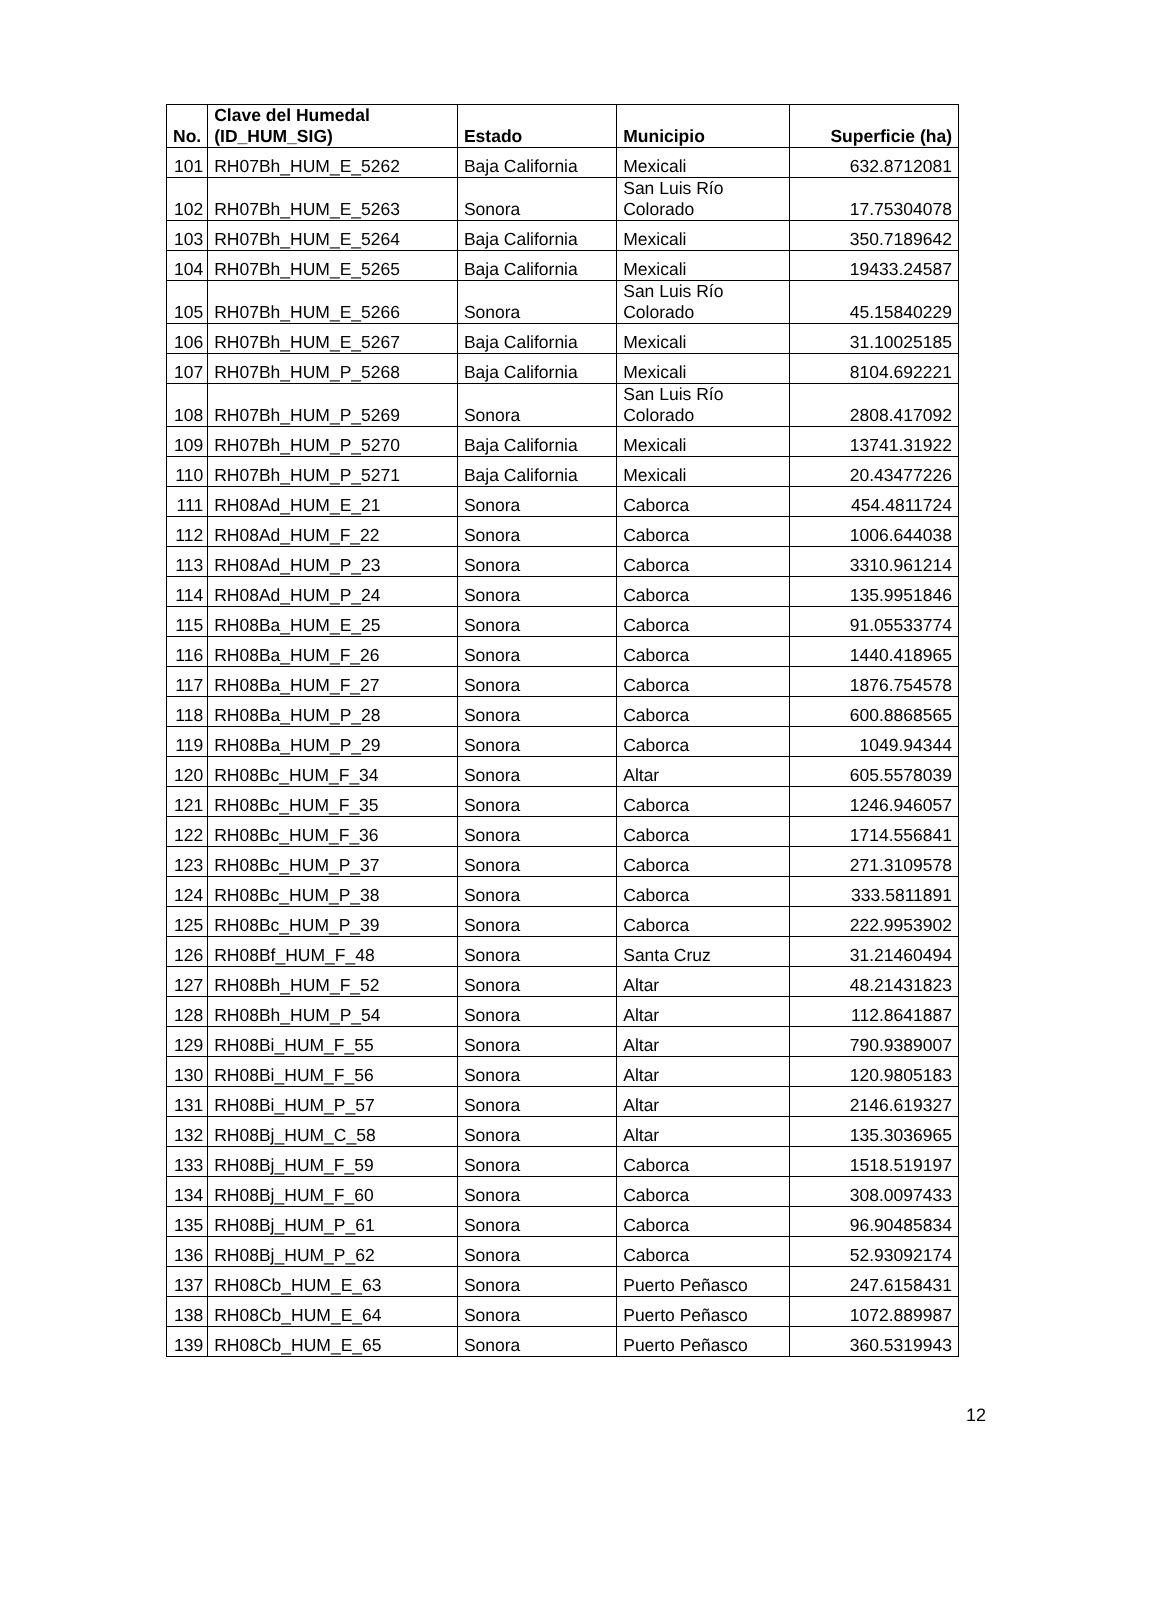| No. | Clave del Humedal (ID_HUM_SIG) | Estado | Municipio | Superficie (ha) |
| --- | --- | --- | --- | --- |
| 101 | RH07Bh_HUM_E_5262 | Baja California | Mexicali | 632.8712081 |
| 102 | RH07Bh_HUM_E_5263 | Sonora | San Luis Río Colorado | 17.75304078 |
| 103 | RH07Bh_HUM_E_5264 | Baja California | Mexicali | 350.7189642 |
| 104 | RH07Bh_HUM_E_5265 | Baja California | Mexicali | 19433.24587 |
| 105 | RH07Bh_HUM_E_5266 | Sonora | San Luis Río Colorado | 45.15840229 |
| 106 | RH07Bh_HUM_E_5267 | Baja California | Mexicali | 31.10025185 |
| 107 | RH07Bh_HUM_P_5268 | Baja California | Mexicali | 8104.692221 |
| 108 | RH07Bh_HUM_P_5269 | Sonora | San Luis Río Colorado | 2808.417092 |
| 109 | RH07Bh_HUM_P_5270 | Baja California | Mexicali | 13741.31922 |
| 110 | RH07Bh_HUM_P_5271 | Baja California | Mexicali | 20.43477226 |
| 111 | RH08Ad_HUM_E_21 | Sonora | Caborca | 454.4811724 |
| 112 | RH08Ad_HUM_F_22 | Sonora | Caborca | 1006.644038 |
| 113 | RH08Ad_HUM_P_23 | Sonora | Caborca | 3310.961214 |
| 114 | RH08Ad_HUM_P_24 | Sonora | Caborca | 135.9951846 |
| 115 | RH08Ba_HUM_E_25 | Sonora | Caborca | 91.05533774 |
| 116 | RH08Ba_HUM_F_26 | Sonora | Caborca | 1440.418965 |
| 117 | RH08Ba_HUM_F_27 | Sonora | Caborca | 1876.754578 |
| 118 | RH08Ba_HUM_P_28 | Sonora | Caborca | 600.8868565 |
| 119 | RH08Ba_HUM_P_29 | Sonora | Caborca | 1049.94344 |
| 120 | RH08Bc_HUM_F_34 | Sonora | Altar | 605.5578039 |
| 121 | RH08Bc_HUM_F_35 | Sonora | Caborca | 1246.946057 |
| 122 | RH08Bc_HUM_F_36 | Sonora | Caborca | 1714.556841 |
| 123 | RH08Bc_HUM_P_37 | Sonora | Caborca | 271.3109578 |
| 124 | RH08Bc_HUM_P_38 | Sonora | Caborca | 333.5811891 |
| 125 | RH08Bc_HUM_P_39 | Sonora | Caborca | 222.9953902 |
| 126 | RH08Bf_HUM_F_48 | Sonora | Santa Cruz | 31.21460494 |
| 127 | RH08Bh_HUM_F_52 | Sonora | Altar | 48.21431823 |
| 128 | RH08Bh_HUM_P_54 | Sonora | Altar | 112.8641887 |
| 129 | RH08Bi_HUM_F_55 | Sonora | Altar | 790.9389007 |
| 130 | RH08Bi_HUM_F_56 | Sonora | Altar | 120.9805183 |
| 131 | RH08Bi_HUM_P_57 | Sonora | Altar | 2146.619327 |
| 132 | RH08Bj_HUM_C_58 | Sonora | Altar | 135.3036965 |
| 133 | RH08Bj_HUM_F_59 | Sonora | Caborca | 1518.519197 |
| 134 | RH08Bj_HUM_F_60 | Sonora | Caborca | 308.0097433 |
| 135 | RH08Bj_HUM_P_61 | Sonora | Caborca | 96.90485834 |
| 136 | RH08Bj_HUM_P_62 | Sonora | Caborca | 52.93092174 |
| 137 | RH08Cb_HUM_E_63 | Sonora | Puerto Peñasco | 247.6158431 |
| 138 | RH08Cb_HUM_E_64 | Sonora | Puerto Peñasco | 1072.889987 |
| 139 | RH08Cb_HUM_E_65 | Sonora | Puerto Peñasco | 360.5319943 |
12